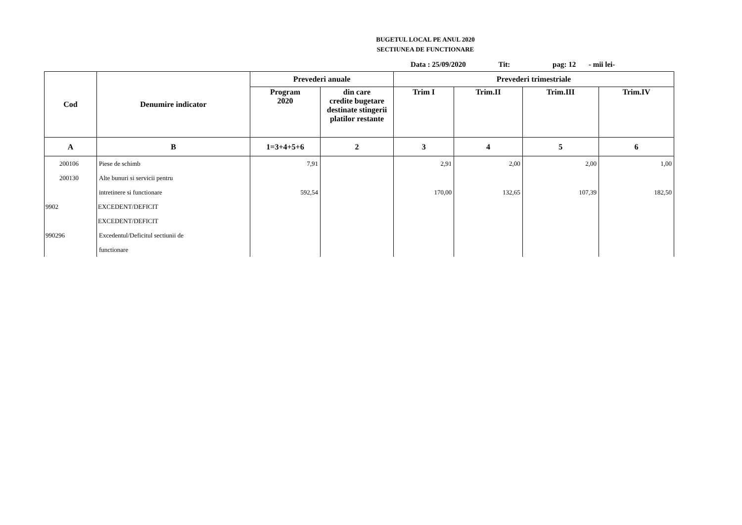BUGETUL LOCAL PE ANUL 2020
SECTIUNEA DE FUNCTIONARE
Data : 25/09/2020 Tit: pag: 12 - mii lei-
| Cod | Denumire indicator | Prevederi anuale | | Prevederi trimestriale | | | |
| --- | --- | --- | --- | --- | --- | --- | --- |
| | | Program 2020 | din care credite bugetare destinate stingerii platilor restante | Trim I | Trim.II | Trim.III | Trim.IV |
| A | B | 1=3+4+5+6 | 2 | 3 | 4 | 5 | 6 |
| 200106 | Piese de schimb | 7,91 | | 2,91 | 2,00 | 2,00 | 1,00 |
| 200130 | Alte bunuri si servicii pentru | | | | | | |
| | intretinere si functionare | 592,54 | | 170,00 | 132,65 | 107,39 | 182,50 |
| 9902 | EXCEDENT/DEFICIT | | | | | | |
| | EXCEDENT/DEFICIT | | | | | | |
| 990296 | Excedentul/Deficitul sectiunii de | | | | | | |
| | functionare | | | | | | |